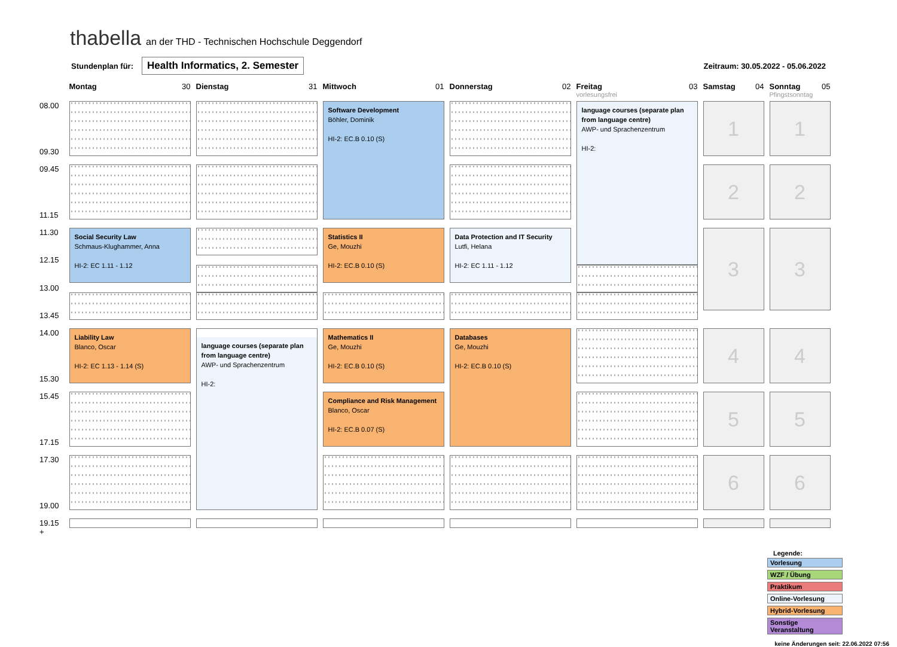thabella an der THD - Technischen Hochschule Deggendorf
Stundenplan für: Health Informatics, 2. Semester Zeitraum: 30.05.2022 - 05.06.2022
| | Montag 30 | Dienstag 31 | Mittwoch 01 | Donnerstag 02 | Freitag 03 vorlesungsfrei | Samstag 04 | Sonntag 05 Pfingstsonntag |
| --- | --- | --- | --- | --- | --- | --- | --- |
| 08.00 09.30 | | | Software Development Böhler, Dominik HI-2: EC.B 0.10 (S) | | language courses (separate plan from language centre) AWP- und Sprachenzentrum HI-2: | 1 | 1 |
| 09.45 11.15 | | | | | | 2 | 2 |
| 11.30 12.15 13.00 13.45 | Social Security Law Schmaus-Klughammer, Anna HI-2: EC 1.11 - 1.12 | | Statistics II Ge, Mouzhi HI-2: EC.B 0.10 (S) | Data Protection and IT Security Lutfi, Helana HI-2: EC 1.11 - 1.12 | | 3 | 3 |
| 14.00 15.30 | Liability Law Blanco, Oscar HI-2: EC 1.13 - 1.14 (S) | language courses (separate plan from language centre) AWP- und Sprachenzentrum HI-2: | Mathematics II Ge, Mouzhi HI-2: EC.B 0.10 (S) | Databases Ge, Mouzhi HI-2: EC.B 0.10 (S) | | 4 | 4 |
| 15.45 17.15 | | | Compliance and Risk Management Blanco, Oscar HI-2: EC.B 0.07 (S) | | | 5 | 5 |
| 17.30 19.00 | | | | | | 6 | 6 |
| 19.15 + | | | | | | | |
Legende:
Vorlesung
WZF / Übung
Praktikum
Online-Vorlesung
Hybrid-Vorlesung
Sonstige Veranstaltung
keine Änderungen seit: 22.06.2022 07:56